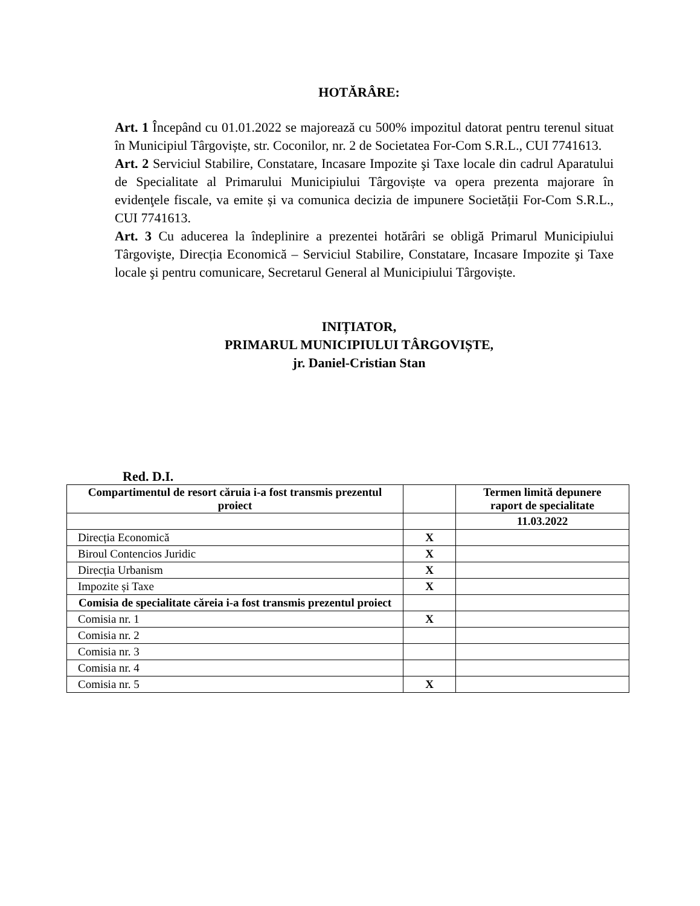HOTĂRÂRE:
Art. 1 Începând cu 01.01.2022 se majorează cu 500% impozitul datorat pentru terenul situat în Municipiul Târgoviște, str. Coconilor, nr. 2 de Societatea For-Com S.R.L., CUI 7741613.
Art. 2 Serviciul Stabilire, Constatare, Incasare Impozite şi Taxe locale din cadrul Aparatului de Specialitate al Primarului Municipiului Târgoviște va opera prezenta majorare în evidenţele fiscale, va emite și va comunica decizia de impunere Societății For-Com S.R.L., CUI 7741613.
Art. 3 Cu aducerea la îndeplinire a prezentei hotărâri se obligă Primarul Municipiului Târgovişte, Direcția Economică – Serviciul Stabilire, Constatare, Incasare Impozite şi Taxe locale şi pentru comunicare, Secretarul General al Municipiului Târgoviște.
INIȚIATOR,
PRIMARUL MUNICIPIULUI TÂRGOVIȘTE,
jr. Daniel-Cristian Stan
Red. D.I.
| Compartimentul de resort căruia i-a fost transmis prezentul proiect | | Termen limită depunere raport de specialitate |
| --- | --- | --- |
| | | 11.03.2022 |
| Direcția Economică | X | |
| Biroul Contencios Juridic | X | |
| Direcția Urbanism | X | |
| Impozite și Taxe | X | |
| Comisia de specialitate căreia i-a fost transmis prezentul proiect | | |
| Comisia nr. 1 | X | |
| Comisia nr. 2 | | |
| Comisia nr. 3 | | |
| Comisia nr. 4 | | |
| Comisia nr. 5 | X | |